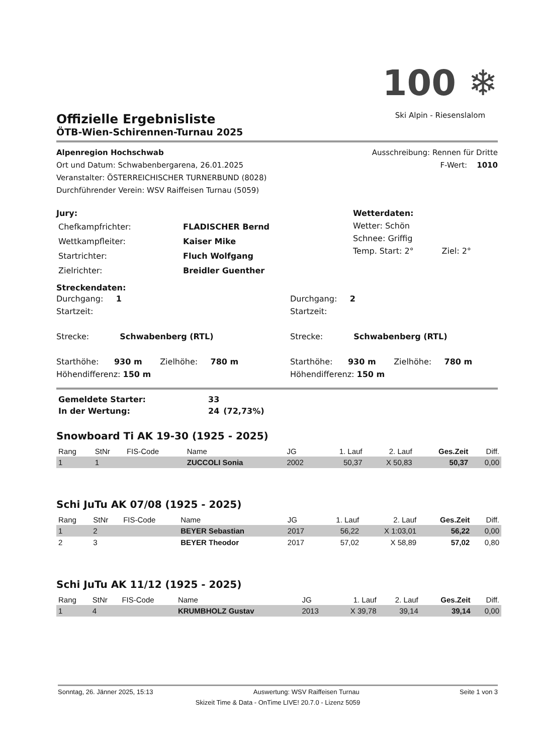100 ❄
Ski Alpin - Riesenslalom
Offizielle Ergebnisliste
ÖTB-Wien-Schirennen-Turnau 2025
Alpenregion Hochschwab Ausschreibung: Rennen für Dritte
Ort und Datum: Schwabenbergarena, 26.01.2025 F-Wert: 1010
Veranstalter: ÖSTERREICHISCHER TURNERBUND (8028)
Durchführender Verein: WSV Raiffeisen Turnau (5059)
Jury:
| Chefkampfrichter: | FLADISCHER Bernd |
| Wettkampfleiter: | Kaiser Mike |
| Startrichter: | Fluch Wolfgang |
| Zielrichter: | Breidler Guenther |
Wetterdaten:
Wetter: Schön
Schnee: Griffig
Temp. Start: 2° Ziel: 2°
Streckendaten:
Durchgang: 1
Startzeit:
Strecke: Schwabenberg (RTL)
Starthöhe: 930 m Zielhöhe: 780 m
Höhendifferenz: 150 m
Durchgang: 2
Startzeit:
Strecke: Schwabenberg (RTL)
Starthöhe: 930 m Zielhöhe: 780 m
Höhendifferenz: 150 m
| Gemeldete Starter: | 33 | |
| In der Wertung: | 24 | (72,73%) |
Snowboard Ti AK 19-30 (1925 - 2025)
| Rang | StNr | FIS-Code | Name | JG | 1. Lauf | 2. Lauf | Ges.Zeit | Diff. |
| --- | --- | --- | --- | --- | --- | --- | --- | --- |
| 1 | 1 | | ZUCCOLI Sonia | 2002 | 50,37 | X 50,83 | 50,37 | 0,00 |
Schi JuTu AK 07/08 (1925 - 2025)
| Rang | StNr | FIS-Code | Name | JG | 1. Lauf | 2. Lauf | Ges.Zeit | Diff. |
| --- | --- | --- | --- | --- | --- | --- | --- | --- |
| 1 | 2 | | BEYER Sebastian | 2017 | 56,22 | X 1:03,01 | 56,22 | 0,00 |
| 2 | 3 | | BEYER Theodor | 2017 | 57,02 | X 58,89 | 57,02 | 0,80 |
Schi JuTu AK 11/12 (1925 - 2025)
| Rang | StNr | FIS-Code | Name | JG | 1. Lauf | 2. Lauf | Ges.Zeit | Diff. |
| --- | --- | --- | --- | --- | --- | --- | --- | --- |
| 1 | 4 | | KRUMBHOLZ Gustav | 2013 | X 39,78 | 39,14 | 39,14 | 0,00 |
Sonntag, 26. Jänner 2025, 15:13 Auswertung: WSV Raiffeisen Turnau Seite 1 von 3
Skizeit Time & Data - OnTime LIVE! 20.7.0 - Lizenz 5059